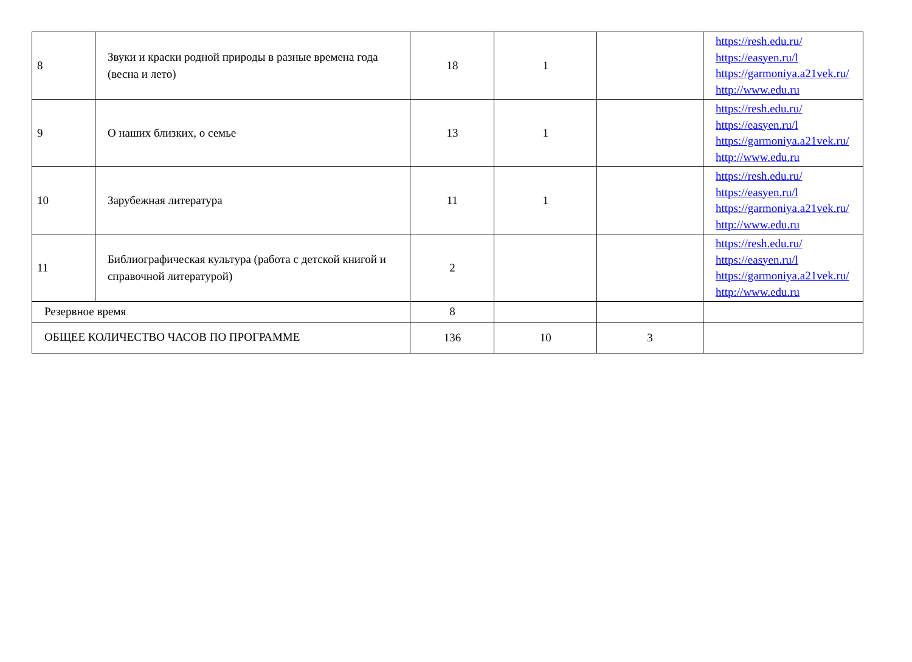| 8 | Звуки и краски родной природы в разные времена года (весна и лето) | 18 | 1 | | https://resh.edu.ru/ https://easyen.ru/l https://garmoniya.a21vek.ru/ http://www.edu.ru |
| 9 | О наших близких, о семье | 13 | 1 | | https://resh.edu.ru/ https://easyen.ru/l https://garmoniya.a21vek.ru/ http://www.edu.ru |
| 10 | Зарубежная литература | 11 | 1 | | https://resh.edu.ru/ https://easyen.ru/l https://garmoniya.a21vek.ru/ http://www.edu.ru |
| 11 | Библиографическая культура (работа с детской книгой и справочной литературой) | 2 | | | https://resh.edu.ru/ https://easyen.ru/l https://garmoniya.a21vek.ru/ http://www.edu.ru |
| Резервное время | | 8 | | | |
| ОБЩЕЕ КОЛИЧЕСТВО ЧАСОВ ПО ПРОГРАММЕ | | 136 | 10 | 3 | |